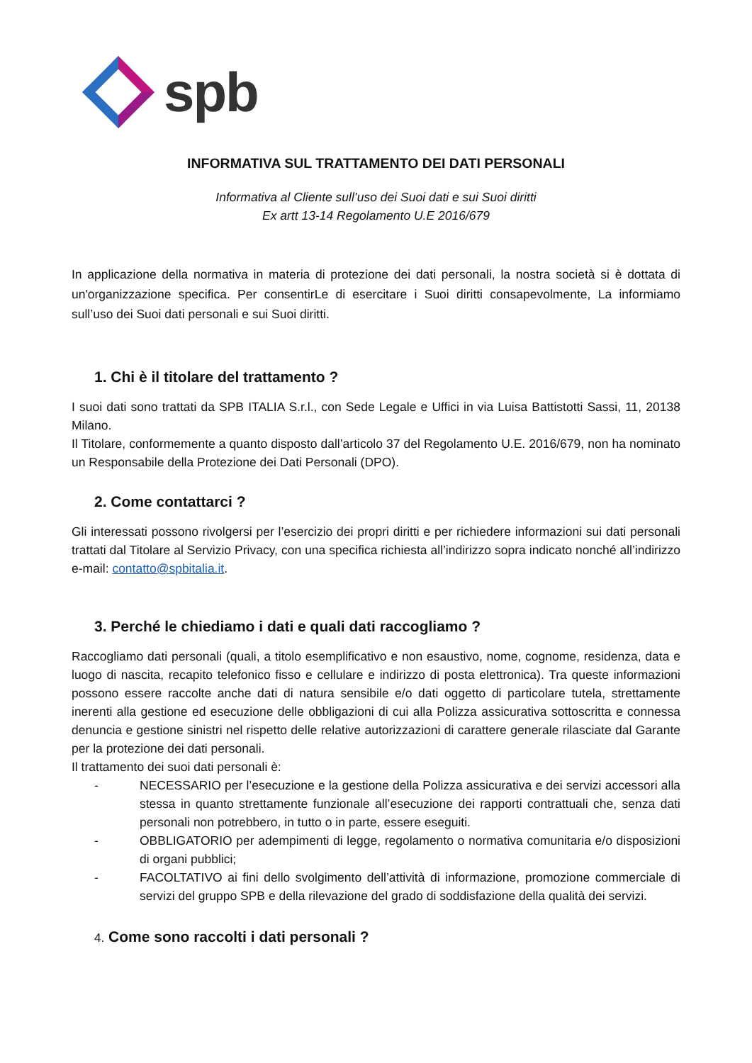spb
INFORMATIVA SUL TRATTAMENTO DEI DATI PERSONALI
Informativa al Cliente sull’uso dei Suoi dati e sui Suoi diritti
Ex artt 13-14 Regolamento U.E 2016/679
In applicazione della normativa in materia di protezione dei dati personali, la nostra società si è dottata di un'organizzazione specifica. Per consentirLe di esercitare i Suoi diritti consapevolmente, La informiamo sull’uso dei Suoi dati personali e sui Suoi diritti.
1. Chi è il titolare del trattamento ?
I suoi dati sono trattati da SPB ITALIA S.r.l., con Sede Legale e Uffici in via Luisa Battistotti Sassi, 11, 20138 Milano.
Il Titolare, conformemente a quanto disposto dall’articolo 37 del Regolamento U.E. 2016/679, non ha nominato un Responsabile della Protezione dei Dati Personali (DPO).
2. Come contattarci ?
Gli interessati possono rivolgersi per l’esercizio dei propri diritti e per richiedere informazioni sui dati personali trattati dal Titolare al Servizio Privacy, con una specifica richiesta all’indirizzo sopra indicato nonché all’indirizzo e-mail: contatto@spbitalia.it.
3. Perché le chiediamo i dati e quali dati raccogliamo ?
Raccogliamo dati personali (quali, a titolo esemplificativo e non esaustivo, nome, cognome, residenza, data e luogo di nascita, recapito telefonico fisso e cellulare e indirizzo di posta elettronica). Tra queste informazioni possono essere raccolte anche dati di natura sensibile e/o dati oggetto di particolare tutela, strettamente inerenti alla gestione ed esecuzione delle obbligazioni di cui alla Polizza assicurativa sottoscritta e connessa denuncia e gestione sinistri nel rispetto delle relative autorizzazioni di carattere generale rilasciate dal Garante per la protezione dei dati personali.
Il trattamento dei suoi dati personali è:
- NECESSARIO per l’esecuzione e la gestione della Polizza assicurativa e dei servizi accessori alla stessa in quanto strettamente funzionale all’esecuzione dei rapporti contrattuali che, senza dati personali non potrebbero, in tutto o in parte, essere eseguiti.
- OBBLIGATORIO per adempimenti di legge, regolamento o normativa comunitaria e/o disposizioni di organi pubblici;
- FACOLTATIVO ai fini dello svolgimento dell’attività di informazione, promozione commerciale di servizi del gruppo SPB e della rilevazione del grado di soddisfazione della qualità dei servizi.
4. Come sono raccolti i dati personali ?